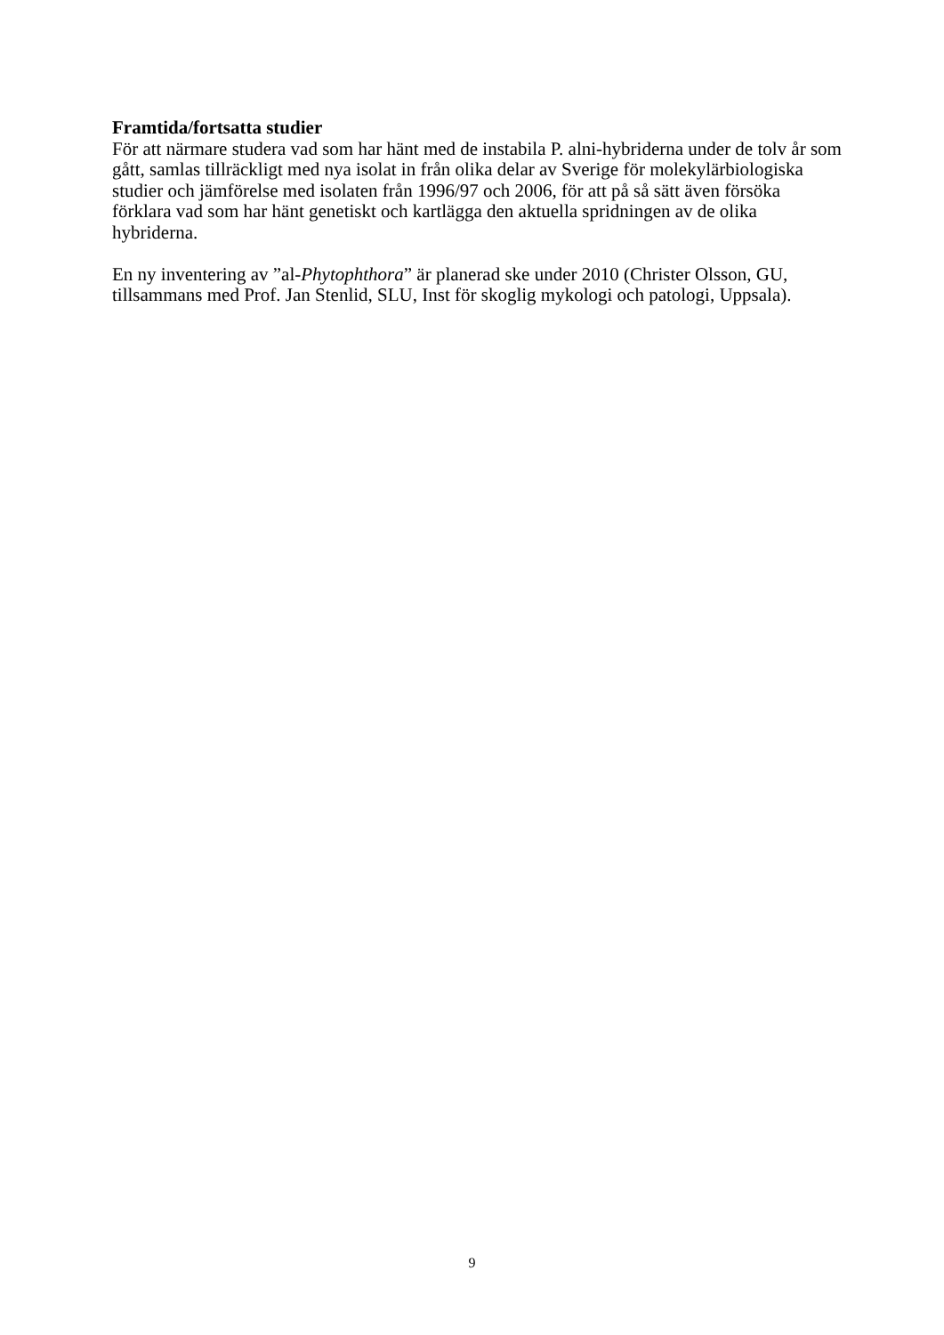Framtida/fortsatta studier
För att närmare studera vad som har hänt med de instabila P. alni-hybriderna under de tolv år som gått, samlas tillräckligt med nya isolat in från olika delar av Sverige för molekylärbiologiska studier och jämförelse med isolaten från 1996/97 och 2006, för att på så sätt även försöka förklara vad som har hänt genetiskt och kartlägga den aktuella spridningen av de olika hybriderna.
En ny inventering av ”al-Phytophthora” är planerad ske under 2010 (Christer Olsson, GU, tillsammans med Prof. Jan Stenlid, SLU, Inst för skoglig mykologi och patologi, Uppsala).
9